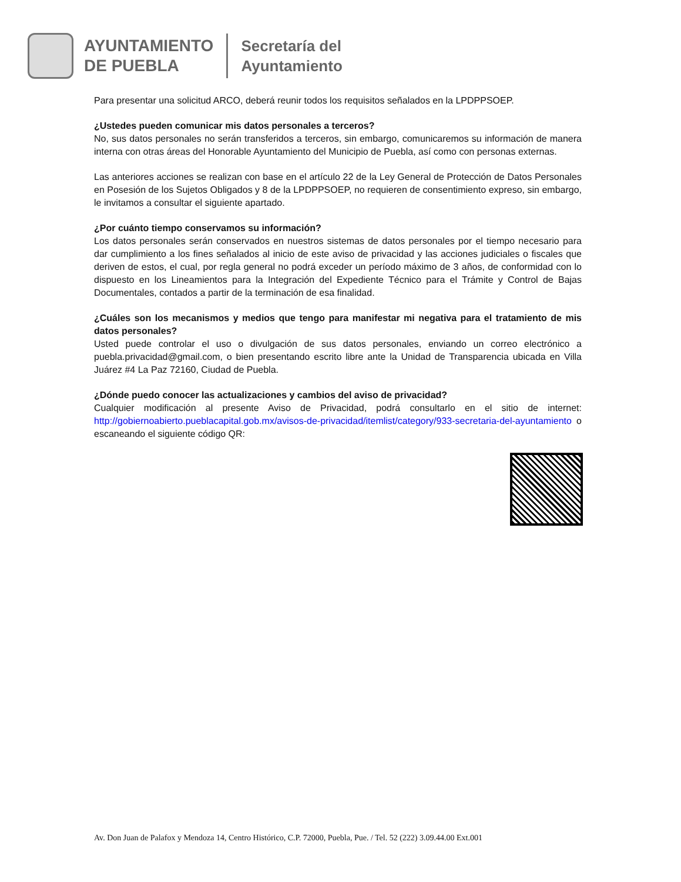AYUNTAMIENTO
DE PUEBLA
Secretaría del
Ayuntamiento
Para presentar una solicitud ARCO, deberá reunir todos los requisitos señalados en la LPDPPSOEP.
¿Ustedes pueden comunicar mis datos personales a terceros?
No, sus datos personales no serán transferidos a terceros, sin embargo, comunicaremos su información de manera interna con otras áreas del Honorable Ayuntamiento del Municipio de Puebla, así como con personas externas.
Las anteriores acciones se realizan con base en el artículo 22 de la Ley General de Protección de Datos Personales en Posesión de los Sujetos Obligados y 8 de la LPDPPSOEP, no requieren de consentimiento expreso, sin embargo, le invitamos a consultar el siguiente apartado.
¿Por cuánto tiempo conservamos su información?
Los datos personales serán conservados en nuestros sistemas de datos personales por el tiempo necesario para dar cumplimiento a los fines señalados al inicio de este aviso de privacidad y las acciones judiciales o fiscales que deriven de estos, el cual, por regla general no podrá exceder un período máximo de 3 años, de conformidad con lo dispuesto en los Lineamientos para la Integración del Expediente Técnico para el Trámite y Control de Bajas Documentales, contados a partir de la terminación de esa finalidad.
¿Cuáles son los mecanismos y medios que tengo para manifestar mi negativa para el tratamiento de mis datos personales?
Usted puede controlar el uso o divulgación de sus datos personales, enviando un correo electrónico a puebla.privacidad@gmail.com, o bien presentando escrito libre ante la Unidad de Transparencia ubicada en Villa Juárez #4 La Paz 72160, Ciudad de Puebla.
¿Dónde puedo conocer las actualizaciones y cambios del aviso de privacidad?
Cualquier modificación al presente Aviso de Privacidad, podrá consultarlo en el sitio de internet: http://gobiernoabierto.pueblacapital.gob.mx/avisos-de-privacidad/itemlist/category/933-secretaria-del-ayuntamiento o escaneando el siguiente código QR:
Av. Don Juan de Palafox y Mendoza 14, Centro Histórico, C.P. 72000, Puebla, Pue. / Tel. 52 (222) 3.09.44.00 Ext.001